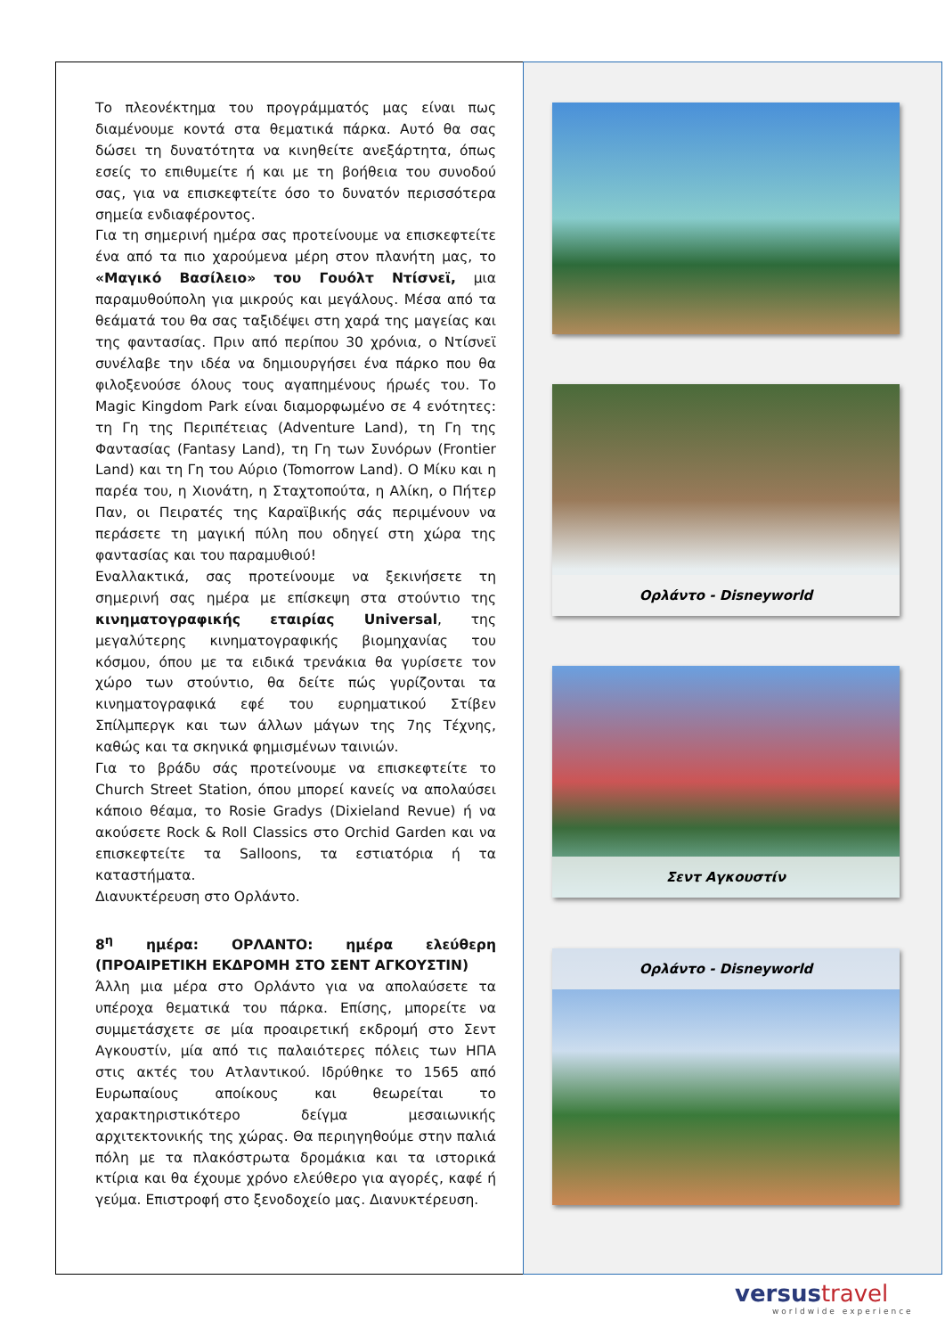Το πλεονέκτημα του προγράμματός μας είναι πως διαμένουμε κοντά στα θεματικά πάρκα. Αυτό θα σας δώσει τη δυνατότητα να κινηθείτε ανεξάρτητα, όπως εσείς το επιθυμείτε ή και με τη βοήθεια του συνοδού σας, για να επισκεφτείτε όσο το δυνατόν περισσότερα σημεία ενδιαφέροντος.
Για τη σημερινή ημέρα σας προτείνουμε να επισκεφτείτε ένα από τα πιο χαρούμενα μέρη στον πλανήτη μας, το «Μαγικό Βασίλειο» του Γουόλτ Ντίσνεϊ, μια παραμυθούπολη για μικρούς και μεγάλους. Μέσα από τα θεάματά του θα σας ταξιδέψει στη χαρά της μαγείας και της φαντασίας. Πριν από περίπου 30 χρόνια, ο Ντίσνεϊ συνέλαβε την ιδέα να δημιουργήσει ένα πάρκο που θα φιλοξενούσε όλους τους αγαπημένους ήρωές του. Το Magic Kingdom Park είναι διαμορφωμένο σε 4 ενότητες: τη Γη της Περιπέτειας (Adventure Land), τη Γη της Φαντασίας (Fantasy Land), τη Γη των Συνόρων (Frontier Land) και τη Γη του Αύριο (Tomorrow Land). Ο Μίκυ και η παρέα του, η Χιονάτη, η Σταχτοπούτα, η Αλίκη, ο Πήτερ Παν, οι Πειρατές της Καραϊβικής σάς περιμένουν να περάσετε τη μαγική πύλη που οδηγεί στη χώρα της φαντασίας και του παραμυθιού!
Εναλλακτικά, σας προτείνουμε να ξεκινήσετε τη σημερινή σας ημέρα με επίσκεψη στα στούντιο της κινηματογραφικής εταιρίας Universal, της μεγαλύτερης κινηματογραφικής βιομηχανίας του κόσμου, όπου με τα ειδικά τρενάκια θα γυρίσετε τον χώρο των στούντιο, θα δείτε πώς γυρίζονται τα κινηματογραφικά εφέ του ευρηματικού Στίβεν Σπίλμπεργκ και των άλλων μάγων της 7ης Τέχνης, καθώς και τα σκηνικά φημισμένων ταινιών.
Για το βράδυ σάς προτείνουμε να επισκεφτείτε το Church Street Station, όπου μπορεί κανείς να απολαύσει κάποιο θέαμα, το Rosie Gradys (Dixieland Revue) ή να ακούσετε Rock & Roll Classics στο Orchid Garden και να επισκεφτείτε τα Salloons, τα εστιατόρια ή τα καταστήματα.
Διανυκτέρευση στο Ορλάντο.
8<sup>η</sup> ημέρα: ΟΡΛΑΝΤΟ: ημέρα ελεύθερη (ΠΡΟΑΙΡΕΤΙΚΗ ΕΚΔΡΟΜΗ ΣΤΟ ΣΕΝΤ ΑΓΚΟΥΣΤΙΝ)
Άλλη μια μέρα στο Ορλάντο για να απολαύσετε τα υπέροχα θεματικά του πάρκα. Επίσης, μπορείτε να συμμετάσχετε σε μία προαιρετική εκδρομή στο Σεντ Αγκουστίν, μία από τις παλαιότερες πόλεις των ΗΠΑ στις ακτές του Ατλαντικού. Ιδρύθηκε το 1565 από Ευρωπαίους αποίκους και θεωρείται το χαρακτηριστικότερο δείγμα μεσαιωνικής αρχιτεκτονικής της χώρας. Θα περιηγηθούμε στην παλιά πόλη με τα πλακόστρωτα δρομάκια και τα ιστορικά κτίρια και θα έχουμε χρόνο ελεύθερο για αγορές, καφέ ή γεύμα. Επιστροφή στο ξενοδοχείο μας. Διανυκτέρευση.
Ορλάντο - Disneyworld
Σεντ Αγκουστίν
Ορλάντο - Disneyworld
versustravel
worldwide experience